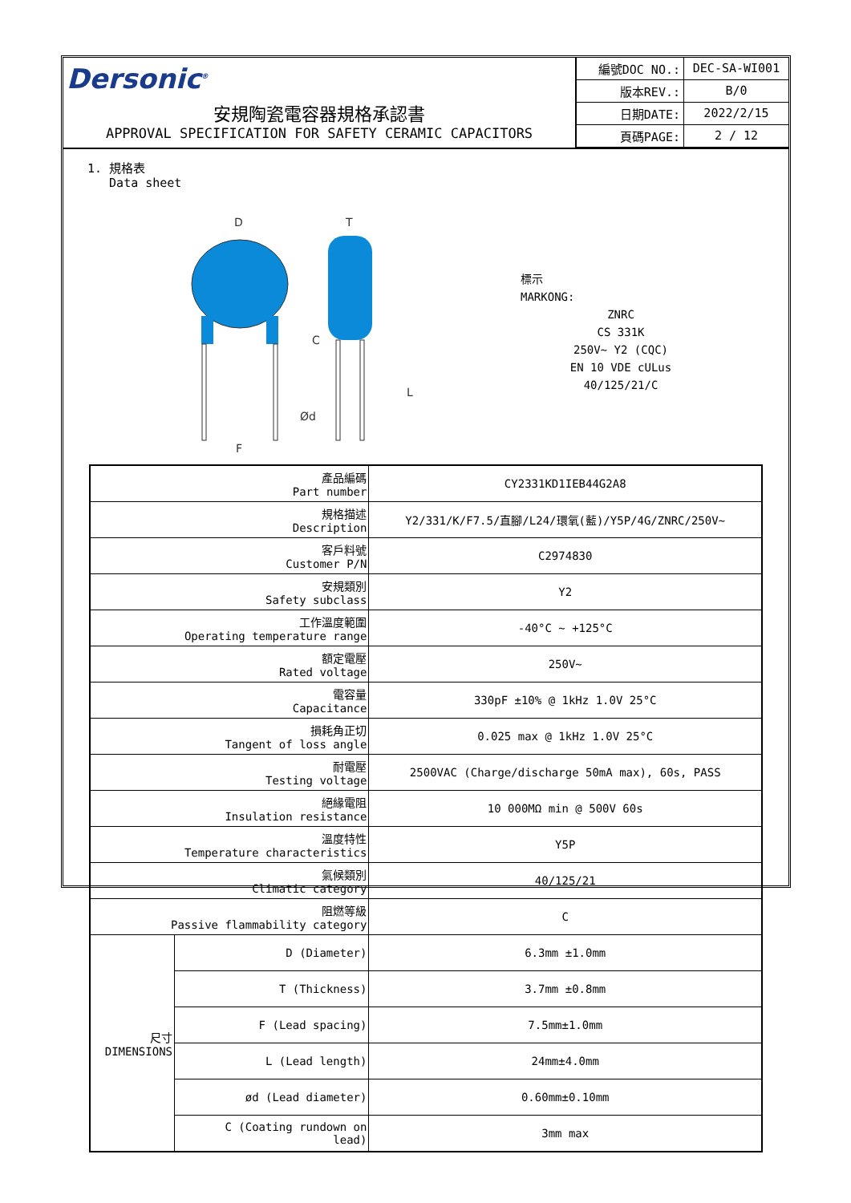Dersonic<sup>®</sup>
安規陶瓷電容器規格承認書
APPROVAL SPECIFICATION FOR SAFETY CERAMIC CAPACITORS
| 編號DOC NO.: | DEC-SA-WI001 |
| 版本REV.: | B/0 |
| 日期DATE: | 2022/2/15 |
| 頁碼PAGE: | 2 / 12 |
1. 規格表
Data sheet
D
T
C
Ød
L
F
標示
MARKONG:
ZNRC
CS 331K
250V~ Y2 (CQC)
EN 10 VDE cULus
40/125/21/C
| 產品編碼 Part number | | CY2331KD1IEB44G2A8 |
| 規格描述 Description | | Y2/331/K/F7.5/直腳/L24/環氧(藍)/Y5P/4G/ZNRC/250V~ |
| 客戶料號 Customer P/N | | C2974830 |
| 安規類別 Safety subclass | | Y2 |
| 工作溫度範圍 Operating temperature range | | -40°C ~ +125°C |
| 額定電壓 Rated voltage | | 250V~ |
| 電容量 Capacitance | | 330pF ±10% @ 1kHz 1.0V 25°C |
| 損耗角正切 Tangent of loss angle | | 0.025 max @ 1kHz 1.0V 25°C |
| 耐電壓 Testing voltage | | 2500VAC (Charge/discharge 50mA max), 60s, PASS |
| 絕緣電阻 Insulation resistance | | 10 000MΩ min @ 500V 60s |
| 溫度特性 Temperature characteristics | | Y5P |
| 氣候類別 Climatic category | | 40/125/21 |
| 阻燃等級 Passive flammability category | | C |
| 尺寸 DIMENSIONS | D (Diameter) | 6.3mm ±1.0mm |
| | T (Thickness) | 3.7mm ±0.8mm |
| | F (Lead spacing) | 7.5mm±1.0mm |
| | L (Lead length) | 24mm±4.0mm |
| | ød (Lead diameter) | 0.60mm±0.10mm |
| | C (Coating rundown on lead) | 3mm max |